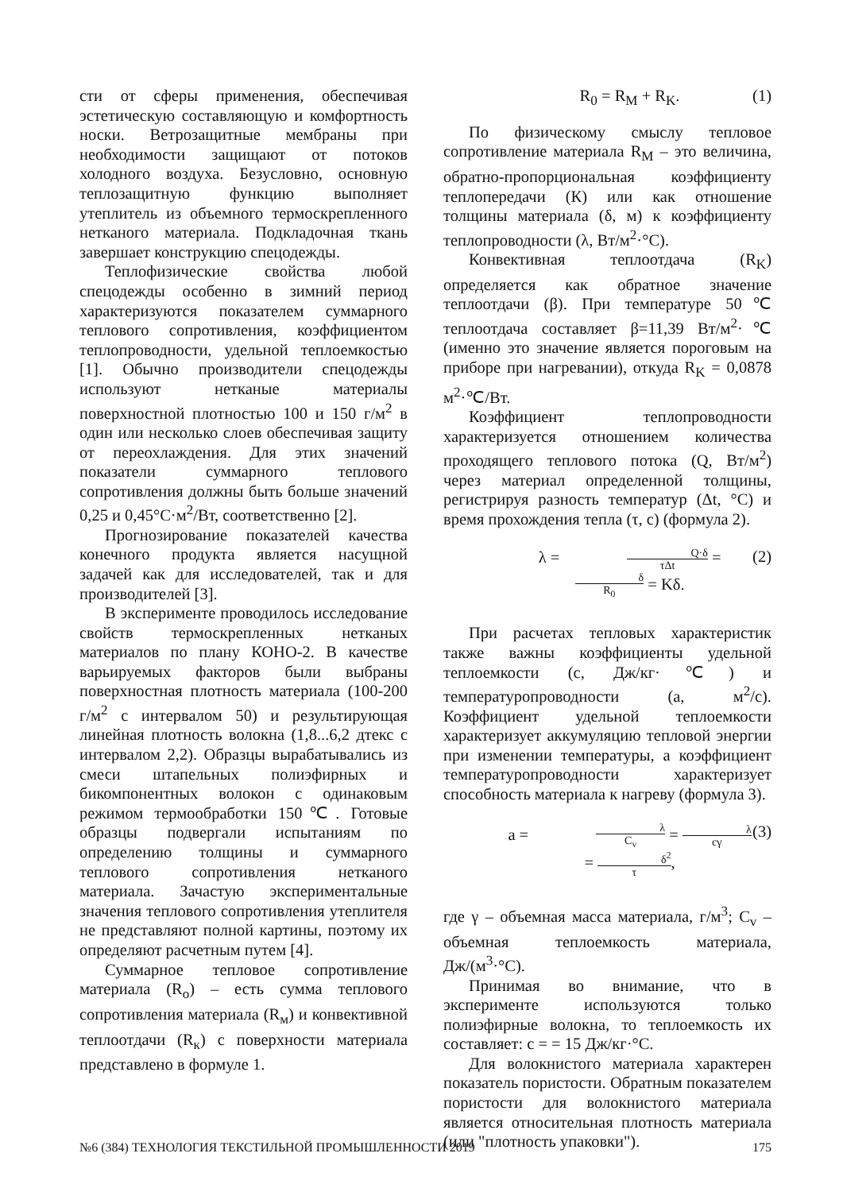сти от сферы применения, обеспечивая эстетическую составляющую и комфортность носки. Ветрозащитные мембраны при необходимости защищают от потоков холодного воздуха. Безусловно, основную теплозащитную функцию выполняет утеплитель из объемного термоскрепленного нетканого материала. Подкладочная ткань завершает конструкцию спецодежды.
Теплофизические свойства любой спецодежды особенно в зимний период характеризуются показателем суммарного теплового сопротивления, коэффициентом теплопроводности, удельной теплоемкостью [1]. Обычно производители спецодежды используют нетканые материалы поверхностной плотностью 100 и 150 г/м<sup>2</sup> в один или несколько слоев обеспечивая защиту от переохлаждения. Для этих значений показатели суммарного теплового сопротивления должны быть больше значений 0,25 и 0,45°С·м<sup>2</sup>/Вт, соответственно [2].
Прогнозирование показателей качества конечного продукта является насущной задачей как для исследователей, так и для производителей [3].
В эксперименте проводилось исследование свойств термоскрепленных нетканых материалов по плану КОНО-2. В качестве варьируемых факторов были выбраны поверхностная плотность материала (100-200 г/м<sup>2</sup> с интервалом 50) и результирующая линейная плотность волокна (1,8...6,2 дтекс с интервалом 2,2). Образцы вырабатывались из смеси штапельных полиэфирных и бикомпонентных волокон с одинаковым режимом термообработки 150℃. Готовые образцы подвергали испытаниям по определению толщины и суммарного теплового сопротивления нетканого материала. Зачастую экспериментальные значения теплового сопротивления утеплителя не представляют полной картины, поэтому их определяют расчетным путем [4].
Суммарное тепловое сопротивление материала (R<sub>о</sub>) – есть сумма теплового сопротивления материала (R<sub>м</sub>) и конвективной теплоотдачи (R<sub>к</sub>) с поверхности материала представлено в формуле 1.
R<sub>0</sub> = R<sub>M</sub> + R<sub>K</sub>. (1)
По физическому смыслу тепловое сопротивление материала R<sub>M</sub> – это величина, обратно-пропорциональная коэффициенту теплопередачи (К) или как отношение толщины материала (δ, м) к коэффициенту теплопроводности (λ, Вт/м<sup>2</sup>·°С).
Конвективная теплоотдача (R<sub>K</sub>) определяется как обратное значение теплоотдачи (β). При температуре 50℃ теплоотдача составляет β=11,39 Вт/м<sup>2</sup>·℃ (именно это значение является пороговым на приборе при нагревании), откуда R<sub>K</sub> = 0,0878 м<sup>2</sup>·℃/Вт.
Коэффициент теплопроводности характеризуется отношением количества проходящего теплового потока (Q, Вт/м<sup>2</sup>) через материал определенной толщины, регистрируя разность температур (Δt, °С) и время прохождения тепла (τ, с) (формула 2).
λ = Q·δ τΔt = δ R<sub>0</sub> = Kδ. (2)
При расчетах тепловых характеристик также важны коэффициенты удельной теплоемкости (c, Дж/кг·℃) и температуропроводности (а, м<sup>2</sup>/с). Коэффициент удельной теплоемкости характеризует аккумуляцию тепловой энергии при изменении температуры, а коэффициент температуропроводности характеризует способность материала к нагреву (формула 3).
a = λ C<sub>v</sub> = λ cγ = δ<sup>2</sup> τ, (3)
где γ – объемная масса материала, г/м<sup>3</sup>; C<sub>v</sub> – объемная теплоемкость материала, Дж/(м<sup>3</sup>·°С).
Принимая во внимание, что в эксперименте используются только полиэфирные волокна, то теплоемкость их составляет: c = = 15 Дж/кг·°С.
Для волокнистого материала характерен показатель пористости. Обратным показателем пористости для волокнистого материала является относительная плотность материала (или "плотность упаковки").
№6 (384) ТЕХНОЛОГИЯ ТЕКСТИЛЬНОЙ ПРОМЫШЛЕННОСТИ 2019 175